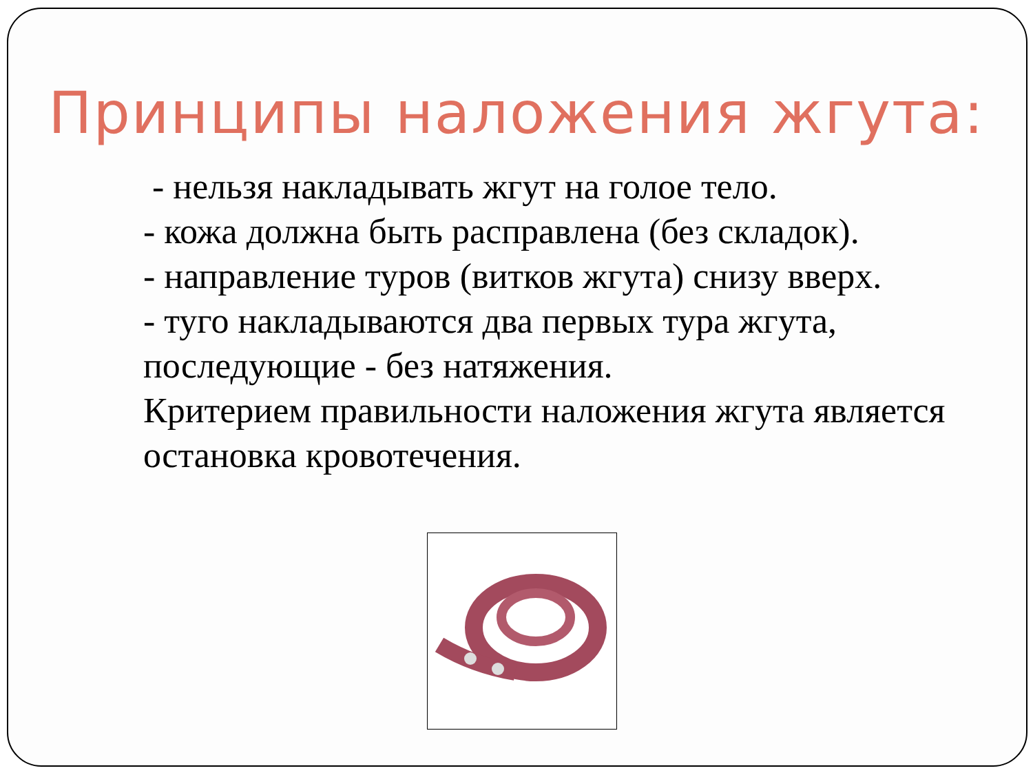Принципы наложения жгута:
- нельзя накладывать жгут на голое тело.
- кожа должна быть расправлена (без складок).
- направление туров (витков жгута) снизу вверх.
- туго накладываются два первых тура жгута, последующие - без натяжения.
Критерием правильности наложения жгута является остановка кровотечения.